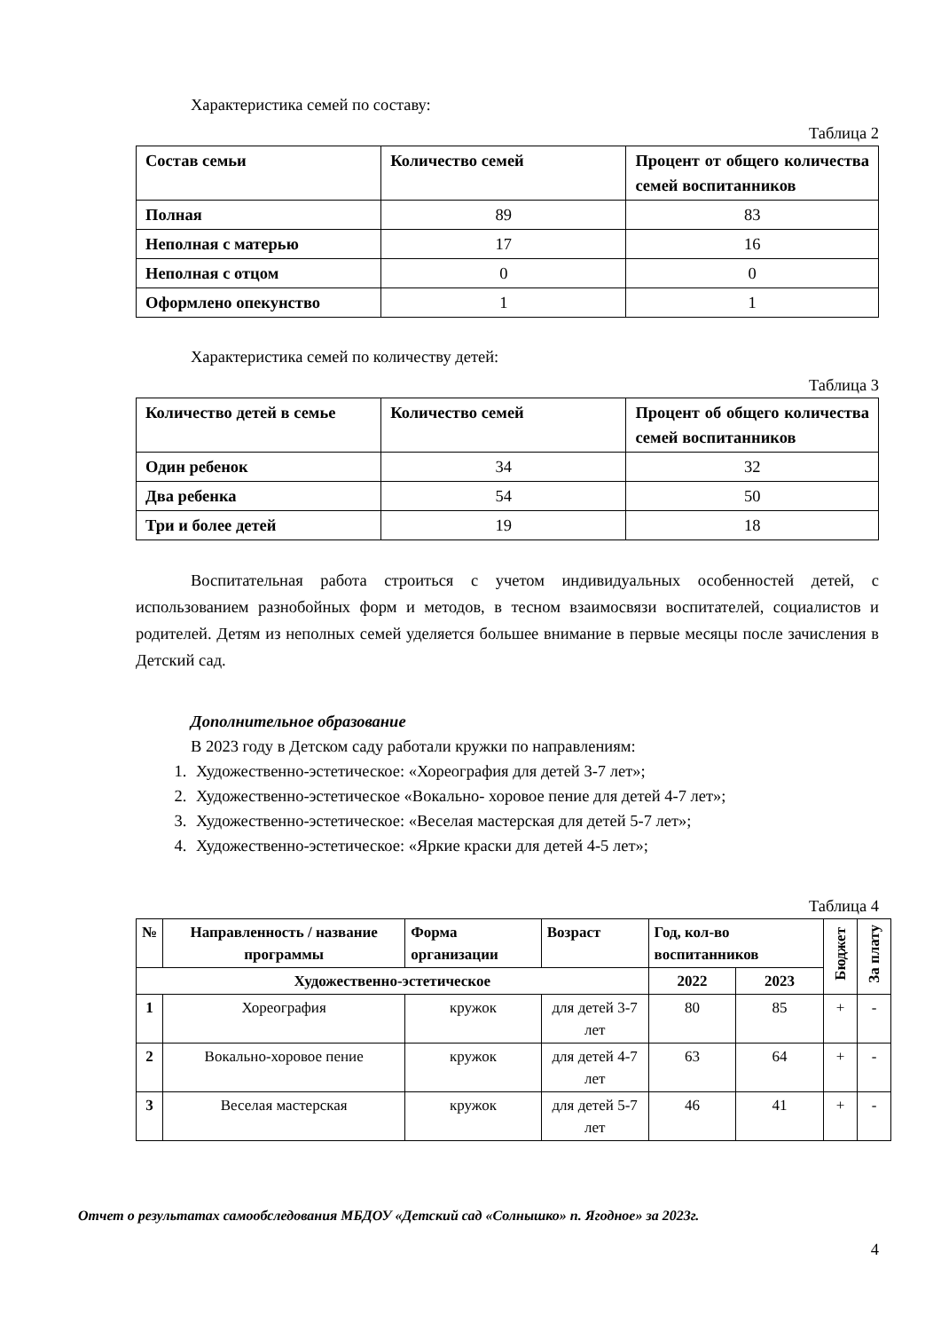Характеристика семей по составу:
Таблица 2
| Состав семьи | Количество семей | Процент от общего количества семей воспитанников |
| --- | --- | --- |
| Полная | 89 | 83 |
| Неполная с матерью | 17 | 16 |
| Неполная с отцом | 0 | 0 |
| Оформлено опекунство | 1 | 1 |
Характеристика семей по количеству детей:
Таблица 3
| Количество детей в семье | Количество семей | Процент об общего количества семей воспитанников |
| --- | --- | --- |
| Один ребенок | 34 | 32 |
| Два ребенка | 54 | 50 |
| Три и более детей | 19 | 18 |
Воспитательная работа строиться с учетом индивидуальных особенностей детей, с использованием разнобойных форм и методов, в тесном взаимосвязи воспитателей, социалистов и родителей. Детям из неполных семей уделяется большее внимание в первые месяцы после зачисления в Детский сад.
Дополнительное образование
В 2023 году в Детском саду работали кружки по направлениям:
1. Художественно-эстетическое: «Хореография для детей 3-7 лет»;
2. Художественно-эстетическое «Вокально- хоровое пение для детей 4-7 лет»;
3. Художественно-эстетическое: «Веселая мастерская для детей 5-7 лет»;
4. Художественно-эстетическое: «Яркие краски для детей 4-5 лет»;
Таблица 4
| № | Направленность / название программы | Форма организации | Возраст | Год, кол-во воспитанников | | Бюджет | За плату |
| --- | --- | --- | --- | --- | --- | --- | --- |
| Художественно-эстетическое | | | | 2022 | 2023 | | |
| 1 | Хореография | кружок | для детей 3-7 лет | 80 | 85 | + | - |
| 2 | Вокально-хоровое пение | кружок | для детей 4-7 лет | 63 | 64 | + | - |
| 3 | Веселая мастерская | кружок | для детей 5-7 лет | 46 | 41 | + | - |
Отчет о результатах самообследования МБДОУ «Детский сад «Солнышко» п. Ягодное» за 2023г.
4